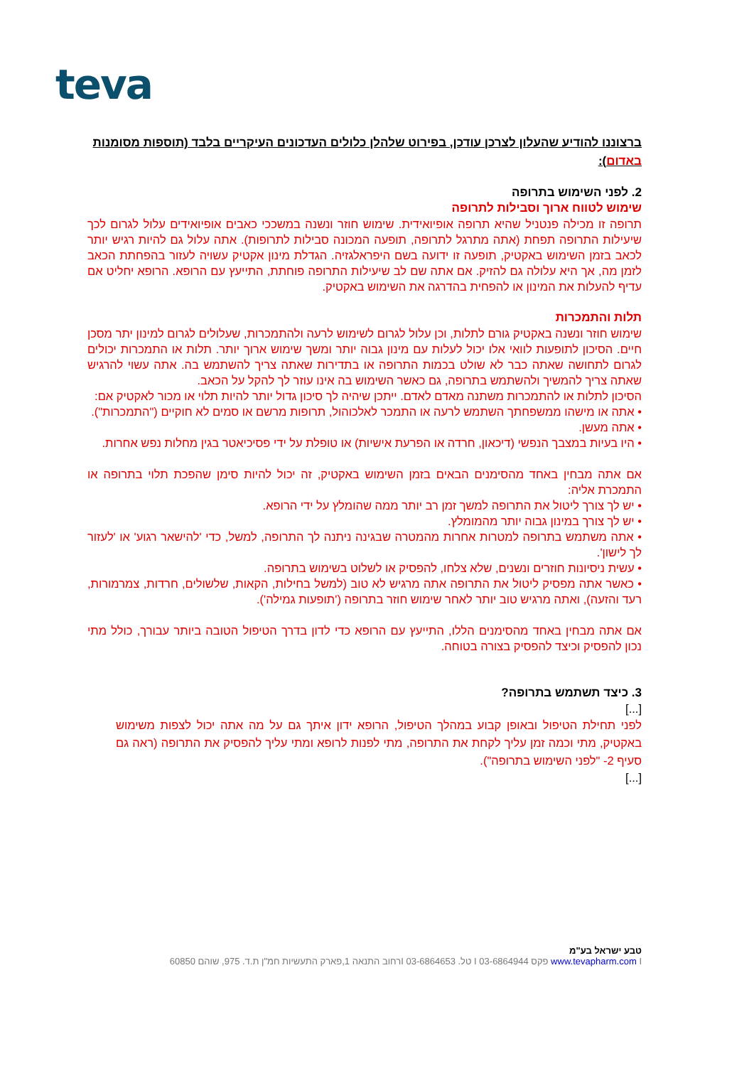teva
ברצוננו להודיע שהעלון לצרכן עודכן, בפירוט שלהלן כלולים העדכונים העיקריים בלבד (תוספות מסומנות באדום):
2. לפני השימוש בתרופה
שימוש לטווח ארוך וסבילות לתרופה
תרופה זו מכילה פנטניל שהיא תרופה אופיואידית. שימוש חוזר ונשנה במשככי כאבים אופיואידים עלול לגרום לכך שיעילות התרופה תפחת (אתה מתרגל לתרופה, תופעה המכונה סבילות לתרופות). אתה עלול גם להיות רגיש יותר לכאב בזמן השימוש באקטיק, תופעה זו ידועה בשם היפראלגזיה. הגדלת מינון אקטיק עשויה לעזור בהפחתת הכאב לזמן מה, אך היא עלולה גם להזיק. אם אתה שם לב שיעילות התרופה פוחתת, התייעץ עם הרופא. הרופא יחליט אם עדיף להעלות את המינון או להפחית בהדרגה את השימוש באקטיק.
תלות והתמכרות
שימוש חוזר ונשנה באקטיק גורם לתלות, וכן עלול לגרום לשימוש לרעה ולהתמכרות, שעלולים לגרום למינון יתר מסכן חיים. הסיכון לתופעות לוואי אלו יכול לעלות עם מינון גבוה יותר ומשך שימוש ארוך יותר. תלות או התמכרות יכולים לגרום לתחושה שאתה כבר לא שולט בכמות התרופה או בתדירות שאתה צריך להשתמש בה. אתה עשוי להרגיש שאתה צריך להמשיך ולהשתמש בתרופה, גם כאשר השימוש בה אינו עוזר לך להקל על הכאב.
הסיכון לתלות או להתמכרות משתנה מאדם לאדם. ייתכן שיהיה לך סיכון גדול יותר להיות תלוי או מכור לאקטיק אם:
• אתה או מישהו ממשפחתך השתמש לרעה או התמכר לאלכוהול, תרופות מרשם או סמים לא חוקיים ("התמכרות").
• אתה מעשן.
• היו בעיות במצבך הנפשי (דיכאון, חרדה או הפרעת אישיות) או טופלת על ידי פסיכיאטר בגין מחלות נפש אחרות.
אם אתה מבחין באחד מהסימנים הבאים בזמן השימוש באקטיק, זה יכול להיות סימן שהפכת תלוי בתרופה או התמכרת אליה:
• יש לך צורך ליטול את התרופה למשך זמן רב יותר ממה שהומלץ על ידי הרופא.
• יש לך צורך במינון גבוה יותר מהמומלץ.
• אתה משתמש בתרופה למטרות אחרות מהמטרה שבגינה ניתנה לך התרופה, למשל, כדי 'להישאר רגוע' או 'לעזור לך לישון'.
• עשית ניסיונות חוזרים ונשנים, שלא צלחו, להפסיק או לשלוט בשימוש בתרופה.
• כאשר אתה מפסיק ליטול את התרופה אתה מרגיש לא טוב (למשל בחילות, הקאות, שלשולים, חרדות, צמרמורות, רעד והזעה), ואתה מרגיש טוב יותר לאחר שימוש חוזר בתרופה ('תופעות גמילה').
אם אתה מבחין באחד מהסימנים הללו, התייעץ עם הרופא כדי לדון בדרך הטיפול הטובה ביותר עבורך, כולל מתי נכון להפסיק וכיצד להפסיק בצורה בטוחה.
3. כיצד תשתמש בתרופה?
[...]
לפני תחילת הטיפול ובאופן קבוע במהלך הטיפול, הרופא ידון איתך גם על מה אתה יכול לצפות משימוש באקטיק, מתי וכמה זמן עליך לקחת את התרופה, מתי לפנות לרופא ומתי עליך להפסיק את התרופה (ראה גם סעיף 2- "לפני השימוש בתרופה").
[...]
טבע ישראל בע"מ
www.tevapharm.com I פקס 03-6864944 I טל. 03-6864653 Iרחוב התנאה 1,פארק התעשיות חמ"ן ת.ד. 975, שוהם 60850